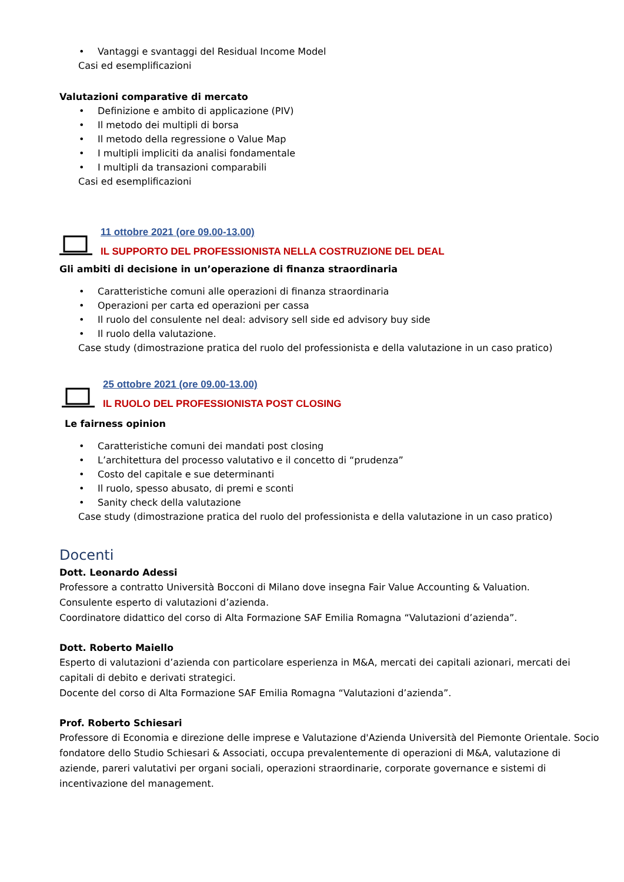• Vantaggi e svantaggi del Residual Income Model
Casi ed esemplificazioni
Valutazioni comparative di mercato
• Definizione e ambito di applicazione (PIV)
• Il metodo dei multipli di borsa
• Il metodo della regressione o Value Map
• I multipli impliciti da analisi fondamentale
• I multipli da transazioni comparabili
Casi ed esemplificazioni
11 ottobre 2021 (ore 09.00-13.00)
IL SUPPORTO DEL PROFESSIONISTA NELLA COSTRUZIONE DEL DEAL
Gli ambiti di decisione in un’operazione di finanza straordinaria
• Caratteristiche comuni alle operazioni di finanza straordinaria
• Operazioni per carta ed operazioni per cassa
• Il ruolo del consulente nel deal: advisory sell side ed advisory buy side
• Il ruolo della valutazione.
Case study (dimostrazione pratica del ruolo del professionista e della valutazione in un caso pratico)
25 ottobre 2021 (ore 09.00-13.00)
IL RUOLO DEL PROFESSIONISTA POST CLOSING
Le fairness opinion
• Caratteristiche comuni dei mandati post closing
• L’architettura del processo valutativo e il concetto di “prudenza”
• Costo del capitale e sue determinanti
• Il ruolo, spesso abusato, di premi e sconti
• Sanity check della valutazione
Case study (dimostrazione pratica del ruolo del professionista e della valutazione in un caso pratico)
Docenti
Dott. Leonardo Adessi
Professore a contratto Università Bocconi di Milano dove insegna Fair Value Accounting & Valuation.
Consulente esperto di valutazioni d’azienda.
Coordinatore didattico del corso di Alta Formazione SAF Emilia Romagna “Valutazioni d’azienda”.
Dott. Roberto Maiello
Esperto di valutazioni d’azienda con particolare esperienza in M&A, mercati dei capitali azionari, mercati dei capitali di debito e derivati strategici.
Docente del corso di Alta Formazione SAF Emilia Romagna “Valutazioni d’azienda”.
Prof. Roberto Schiesari
Professore di Economia e direzione delle imprese e Valutazione d'Azienda Università del Piemonte Orientale. Socio fondatore dello Studio Schiesari & Associati, occupa prevalentemente di operazioni di M&A, valutazione di aziende, pareri valutativi per organi sociali, operazioni straordinarie, corporate governance e sistemi di incentivazione del management.